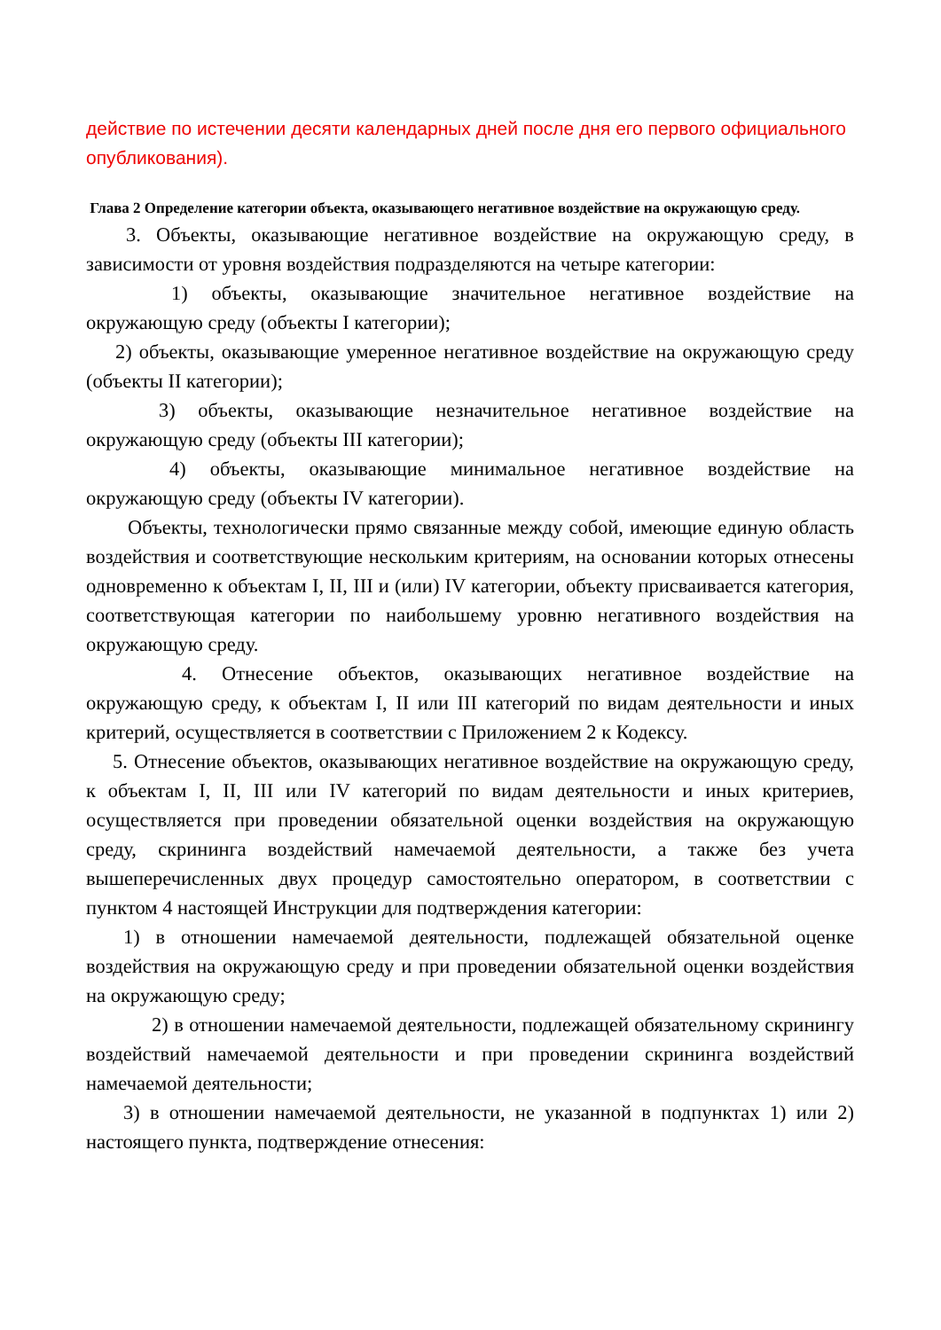действие по истечении десяти календарных дней после дня его первого официального опубликования).
Глава 2 Определение категории объекта, оказывающего негативное воздействие на окружающую среду.
3. Объекты, оказывающие негативное воздействие на окружающую среду, в зависимости от уровня воздействия подразделяются на четыре категории:
1) объекты, оказывающие значительное негативное воздействие на окружающую среду (объекты I категории);
2) объекты, оказывающие умеренное негативное воздействие на окружающую среду (объекты II категории);
3) объекты, оказывающие незначительное негативное воздействие на окружающую среду (объекты III категории);
4) объекты, оказывающие минимальное негативное воздействие на окружающую среду (объекты IV категории).
Объекты, технологически прямо связанные между собой, имеющие единую область воздействия и соответствующие нескольким критериям, на основании которых отнесены одновременно к объектам I, II, III и (или) IV категории, объекту присваивается категория, соответствующая категории по наибольшему уровню негативного воздействия на окружающую среду.
4. Отнесение объектов, оказывающих негативное воздействие на окружающую среду, к объектам I, II или III категорий по видам деятельности и иных критерий, осуществляется в соответствии с Приложением 2 к Кодексу.
5. Отнесение объектов, оказывающих негативное воздействие на окружающую среду, к объектам I, II, III или IV категорий по видам деятельности и иных критериев, осуществляется при проведении обязательной оценки воздействия на окружающую среду, скрининга воздействий намечаемой деятельности, а также без учета вышеперечисленных двух процедур самостоятельно оператором, в соответствии с пунктом 4 настоящей Инструкции для подтверждения категории:
1) в отношении намечаемой деятельности, подлежащей обязательной оценке воздействия на окружающую среду и при проведении обязательной оценки воздействия на окружающую среду;
2) в отношении намечаемой деятельности, подлежащей обязательному скринингу воздействий намечаемой деятельности и при проведении скрининга воздействий намечаемой деятельности;
3) в отношении намечаемой деятельности, не указанной в подпунктах 1) или 2) настоящего пункта, подтверждение отнесения: